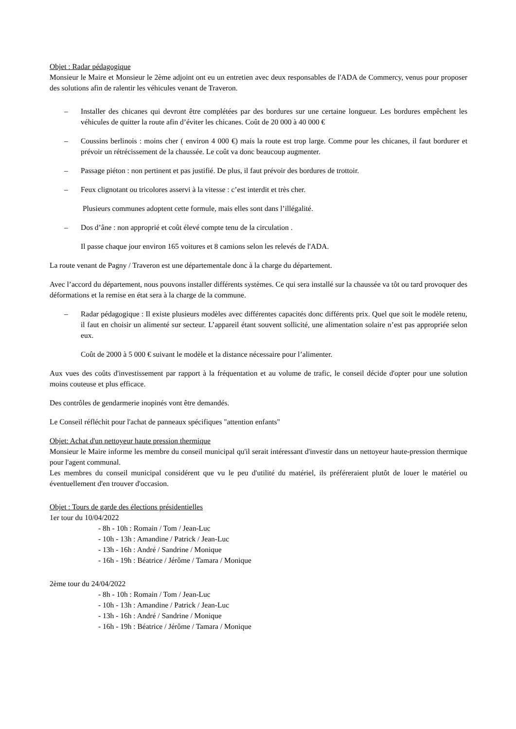Objet : Radar pédagogique
Monsieur le Maire et Monsieur le 2ème adjoint ont eu un entretien avec deux responsables de l'ADA de Commercy, venus pour proposer des solutions afin de ralentir les véhicules venant de Traveron.
– Installer des chicanes qui devront être complétées par des bordures sur une certaine longueur. Les bordures empêchent les véhicules de quitter la route afin d’éviter les chicanes. Coût de 20 000 à 40 000 €
– Coussins berlinois : moins cher ( environ 4 000 €) mais la route est trop large. Comme pour les chicanes, il faut bordurer et prévoir un rétrécissement de la chaussée. Le coût va donc beaucoup augmenter.
– Passage piéton : non pertinent et pas justifié. De plus, il faut prévoir des bordures de trottoir.
– Feux clignotant ou tricolores asservi à la vitesse : c’est interdit et très cher.
Plusieurs communes adoptent cette formule, mais elles sont dans l’illégalité.
– Dos d’âne : non approprié et coût élevé compte tenu de la circulation .
Il passe chaque jour environ 165 voitures et 8 camions selon les relevés de l'ADA.
La route venant de Pagny / Traveron est une départementale donc à la charge du département.
Avec l’accord du département, nous pouvons installer différents systèmes. Ce qui sera installé sur la chaussée va tôt ou tard provoquer des déformations et la remise en état sera à la charge de la commune.
– Radar pédagogique : Il existe plusieurs modèles avec différentes capacités donc différents prix. Quel que soit le modèle retenu, il faut en choisir un alimenté sur secteur. L’appareil étant souvent sollicité, une alimentation solaire n’est pas appropriée selon eux.
Coût de 2000 à 5 000 € suivant le modèle et la distance nécessaire pour l’alimenter.
Aux vues des coûts d'investissement par rapport à la fréquentation et au volume de trafic, le conseil décide d'opter pour une solution moins couteuse et plus efficace.
Des contrôles de gendarmerie inopinés vont être demandés.
Le Conseil réfléchit pour l'achat de panneaux spécifiques "attention enfants"
Objet: Achat d'un nettoyeur haute pression thermique
Monsieur le Maire informe les membre du conseil municipal qu'il serait intéressant d'investir dans un nettoyeur haute-pression thermique pour l'agent communal.
Les membres du conseil municipal considérent que vu le peu d'utilité du matériel, ils préféreraient plutôt de louer le matériel ou éventuellement d'en trouver d'occasion.
Objet : Tours de garde des élections présidentielles
1er tour du 10/04/2022
- 8h - 10h : Romain / Tom / Jean-Luc
- 10h - 13h : Amandine / Patrick / Jean-Luc
- 13h - 16h : André / Sandrine / Monique
- 16h - 19h : Béatrice / Jérôme / Tamara / Monique
2ème tour du 24/04/2022
- 8h - 10h : Romain / Tom / Jean-Luc
- 10h - 13h : Amandine / Patrick / Jean-Luc
- 13h - 16h : André / Sandrine / Monique
- 16h - 19h : Béatrice / Jérôme / Tamara / Monique